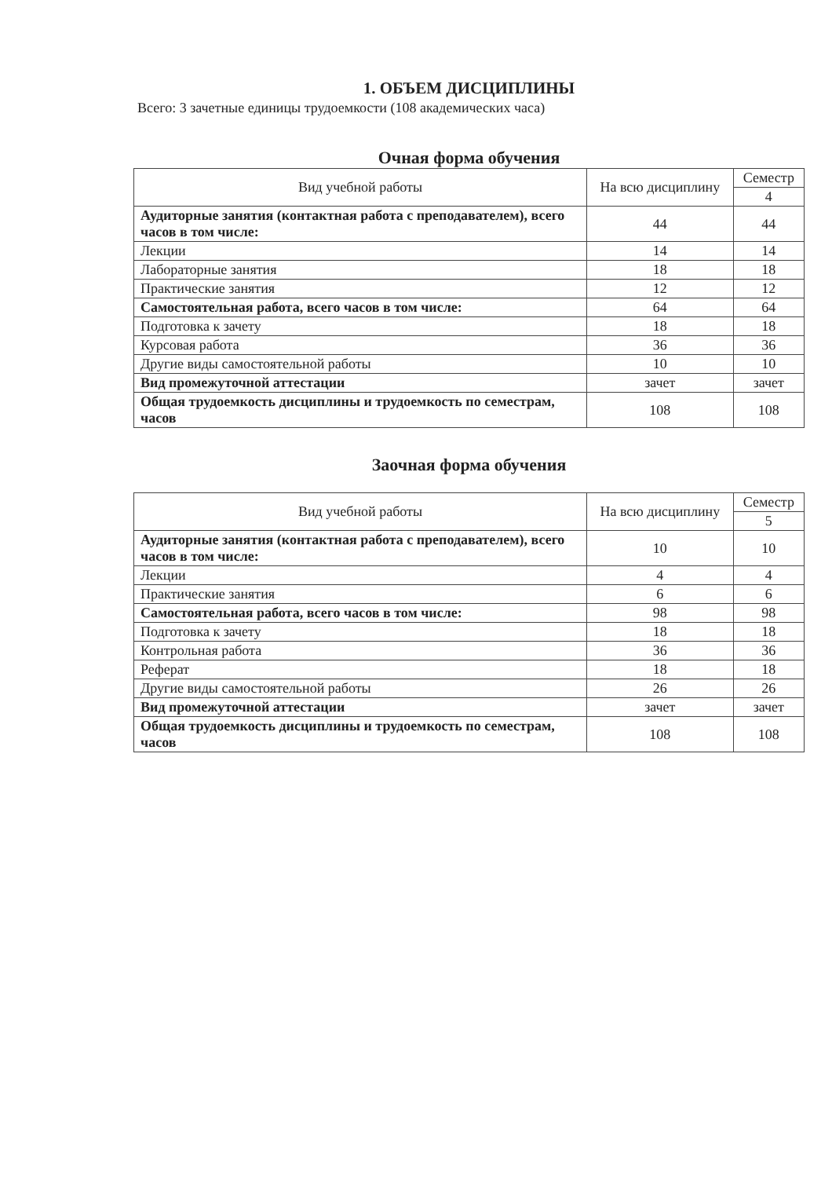1. ОБЪЕМ ДИСЦИПЛИНЫ
Всего: 3 зачетные единицы трудоемкости (108 академических часа)
Очная форма обучения
| Вид учебной работы | На всю дисциплину | Семестр |
| --- | --- | --- |
| | | 4 |
| Аудиторные занятия (контактная работа с преподавателем), всего часов в том числе: | 44 | 44 |
| Лекции | 14 | 14 |
| Лабораторные занятия | 18 | 18 |
| Практические занятия | 12 | 12 |
| Самостоятельная работа, всего часов в том числе: | 64 | 64 |
| Подготовка к зачету | 18 | 18 |
| Курсовая работа | 36 | 36 |
| Другие виды самостоятельной работы | 10 | 10 |
| Вид промежуточной аттестации | зачет | зачет |
| Общая трудоемкость дисциплины и трудоемкость по семестрам, часов | 108 | 108 |
Заочная форма обучения
| Вид учебной работы | На всю дисциплину | Семестр |
| --- | --- | --- |
| | | 5 |
| Аудиторные занятия (контактная работа с преподавателем), всего часов в том числе: | 10 | 10 |
| Лекции | 4 | 4 |
| Практические занятия | 6 | 6 |
| Самостоятельная работа, всего часов в том числе: | 98 | 98 |
| Подготовка к зачету | 18 | 18 |
| Контрольная работа | 36 | 36 |
| Реферат | 18 | 18 |
| Другие виды самостоятельной работы | 26 | 26 |
| Вид промежуточной аттестации | зачет | зачет |
| Общая трудоемкость дисциплины и трудоемкость по семестрам, часов | 108 | 108 |